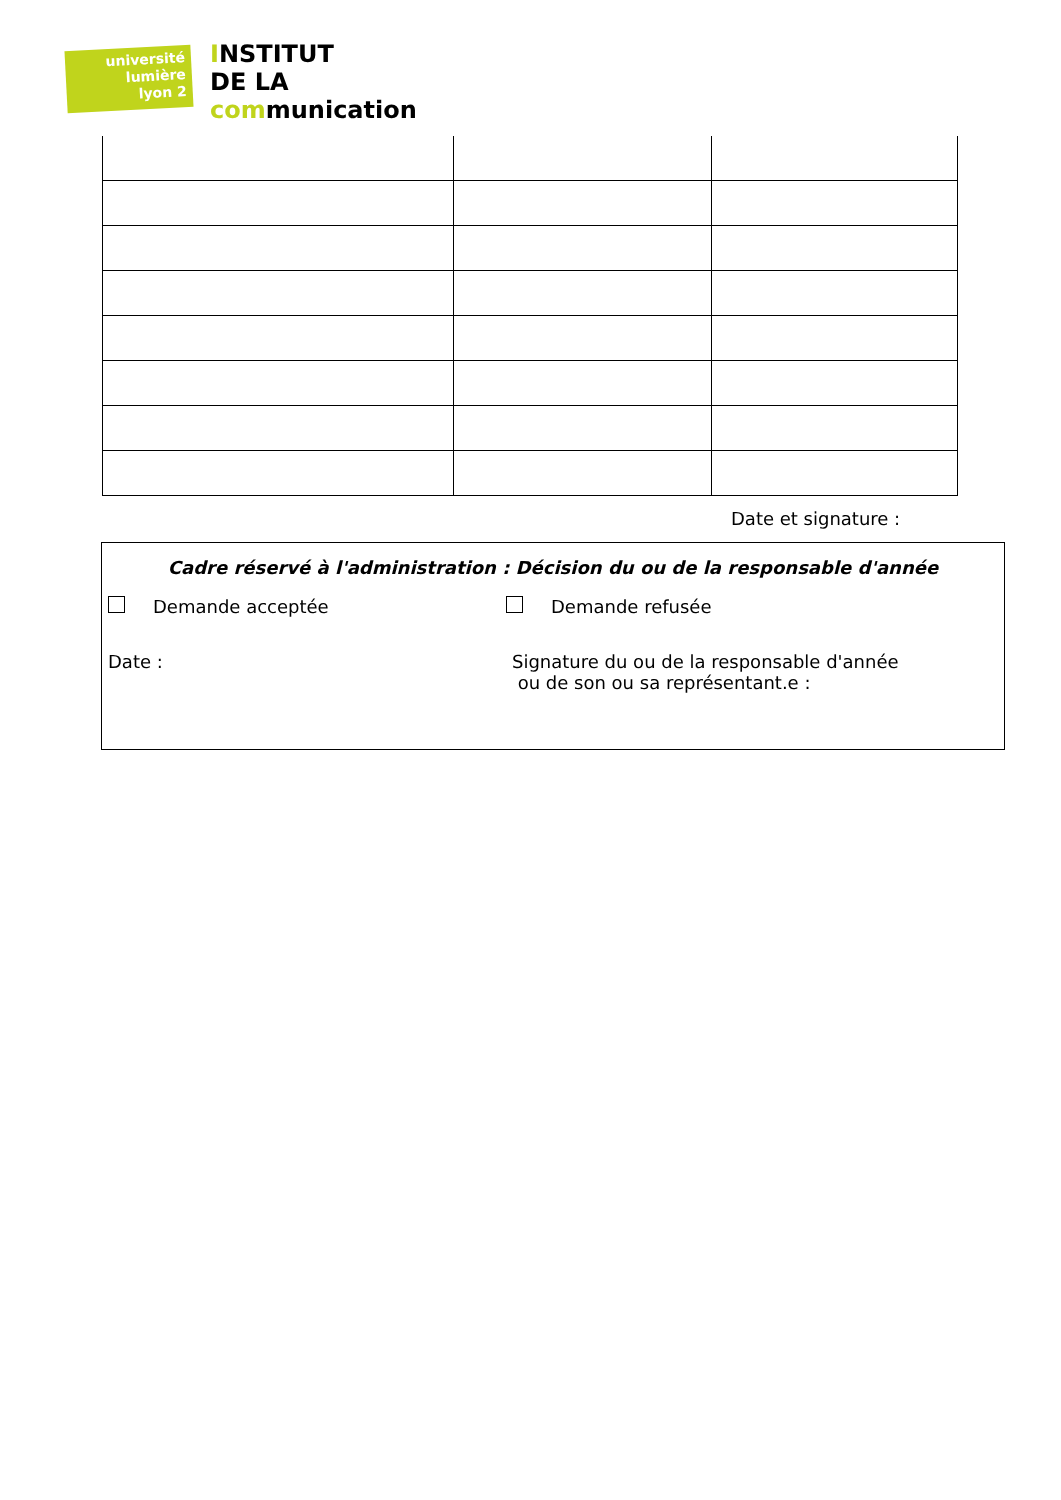université
lumière
lyon 2
INSTITUT
DE LA
communication
Date et signature :
Cadre réservé à l'administration : Décision du ou de la responsable d'année
Demande acceptée Demande refusée
Date : Signature du ou de la responsable d'année
ou de son ou sa représentant.e :